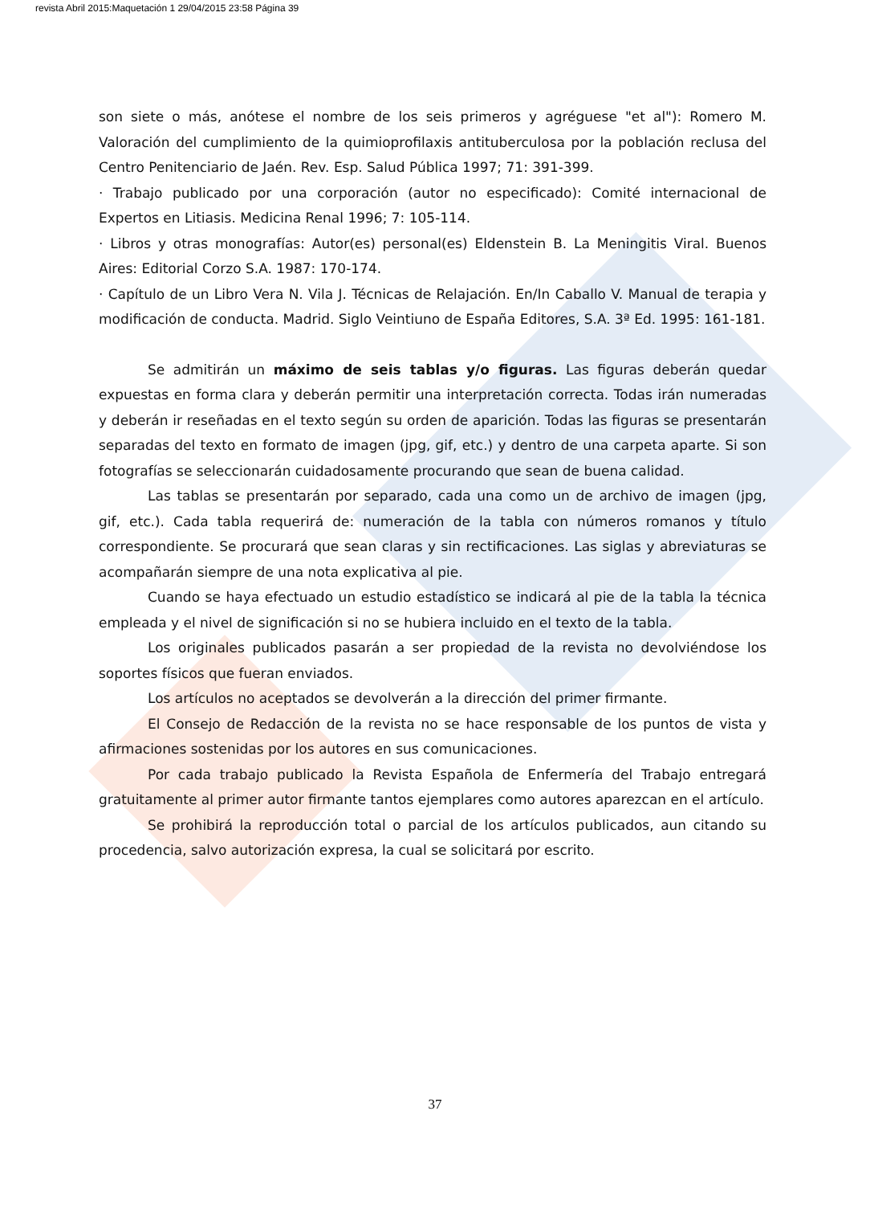revista Abril 2015:Maquetación 1 29/04/2015 23:58 Página 39
son siete o más, anótese el nombre de los seis primeros y agréguese "et al"): Romero M. Valoración del cumplimiento de la quimioprofilaxis antituberculosa por la población reclusa del Centro Penitenciario de Jaén. Rev. Esp. Salud Pública 1997; 71: 391-399.
· Trabajo publicado por una corporación (autor no especificado): Comité internacional de Expertos en Litiasis. Medicina Renal 1996; 7: 105-114.
· Libros y otras monografías: Autor(es) personal(es) Eldenstein B. La Meningitis Viral. Buenos Aires: Editorial Corzo S.A. 1987: 170-174.
· Capítulo de un Libro Vera N. Vila J. Técnicas de Relajación. En/In Caballo V. Manual de terapia y modificación de conducta. Madrid. Siglo Veintiuno de España Editores, S.A. 3ª Ed. 1995: 161-181.
Se admitirán un máximo de seis tablas y/o figuras. Las figuras deberán quedar expuestas en forma clara y deberán permitir una interpretación correcta. Todas irán numeradas y deberán ir reseñadas en el texto según su orden de aparición. Todas las figuras se presentarán separadas del texto en formato de imagen (jpg, gif, etc.) y dentro de una carpeta aparte. Si son fotografías se seleccionarán cuidadosamente procurando que sean de buena calidad.
Las tablas se presentarán por separado, cada una como un de archivo de imagen (jpg, gif, etc.). Cada tabla requerirá de: numeración de la tabla con números romanos y título correspondiente. Se procurará que sean claras y sin rectificaciones. Las siglas y abreviaturas se acompañarán siempre de una nota explicativa al pie.
Cuando se haya efectuado un estudio estadístico se indicará al pie de la tabla la técnica empleada y el nivel de significación si no se hubiera incluido en el texto de la tabla.
Los originales publicados pasarán a ser propiedad de la revista no devolviéndose los soportes físicos que fueran enviados.
Los artículos no aceptados se devolverán a la dirección del primer firmante.
El Consejo de Redacción de la revista no se hace responsable de los puntos de vista y afirmaciones sostenidas por los autores en sus comunicaciones.
Por cada trabajo publicado la Revista Española de Enfermería del Trabajo entregará gratuitamente al primer autor firmante tantos ejemplares como autores aparezcan en el artículo.
Se prohibirá la reproducción total o parcial de los artículos publicados, aun citando su procedencia, salvo autorización expresa, la cual se solicitará por escrito.
37